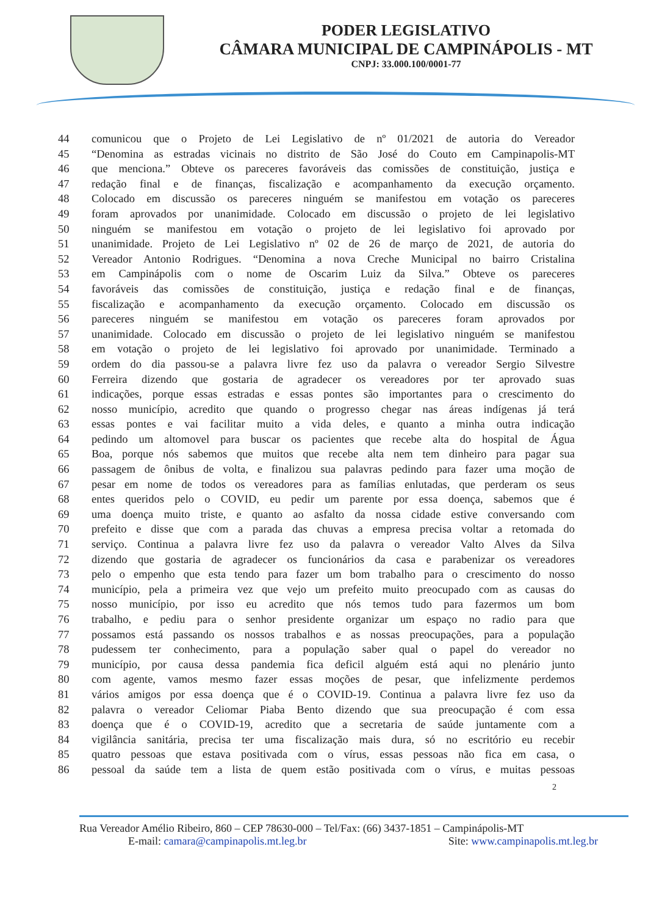PODER LEGISLATIVO
CÂMARA MUNICIPAL DE CAMPINÁPOLIS - MT
CNPJ: 33.000.100/0001-77
44 comunicou que o Projeto de Lei Legislativo de nº 01/2021 de autoria do Vereador
45 “Denomina as estradas vicinais no distrito de São José do Couto em Campinapolis-MT
46 que menciona.” Obteve os pareceres favoráveis das comissões de constituição, justiça e
47 redação final e de finanças, fiscalização e acompanhamento da execução orçamento.
48 Colocado em discussão os pareceres ninguém se manifestou em votação os pareceres
49 foram aprovados por unanimidade. Colocado em discussão o projeto de lei legislativo
50 ninguém se manifestou em votação o projeto de lei legislativo foi aprovado por
51 unanimidade. Projeto de Lei Legislativo nº 02 de 26 de março de 2021, de autoria do
52 Vereador Antonio Rodrigues. “Denomina a nova Creche Municipal no bairro Cristalina
53 em Campinápolis com o nome de Oscarim Luiz da Silva.” Obteve os pareceres
54 favoráveis das comissões de constituição, justiça e redação final e de finanças,
55 fiscalização e acompanhamento da execução orçamento. Colocado em discussão os
56 pareceres ninguém se manifestou em votação os pareceres foram aprovados por
57 unanimidade. Colocado em discussão o projeto de lei legislativo ninguém se manifestou
58 em votação o projeto de lei legislativo foi aprovado por unanimidade. Terminado a
59 ordem do dia passou-se a palavra livre fez uso da palavra o vereador Sergio Silvestre
60 Ferreira dizendo que gostaria de agradecer os vereadores por ter aprovado suas
61 indicações, porque essas estradas e essas pontes são importantes para o crescimento do
62 nosso município, acredito que quando o progresso chegar nas áreas indígenas já terá
63 essas pontes e vai facilitar muito a vida deles, e quanto a minha outra indicação
64 pedindo um altomovel para buscar os pacientes que recebe alta do hospital de Água
65 Boa, porque nós sabemos que muitos que recebe alta nem tem dinheiro para pagar sua
66 passagem de ônibus de volta, e finalizou sua palavras pedindo para fazer uma moção de
67 pesar em nome de todos os vereadores para as famílias enlutadas, que perderam os seus
68 entes queridos pelo o COVID, eu pedir um parente por essa doença, sabemos que é
69 uma doença muito triste, e quanto ao asfalto da nossa cidade estive conversando com
70 prefeito e disse que com a parada das chuvas a empresa precisa voltar a retomada do
71 serviço. Continua a palavra livre fez uso da palavra o vereador Valto Alves da Silva
72 dizendo que gostaria de agradecer os funcionários da casa e parabenizar os vereadores
73 pelo o empenho que esta tendo para fazer um bom trabalho para o crescimento do nosso
74 município, pela a primeira vez que vejo um prefeito muito preocupado com as causas do
75 nosso município, por isso eu acredito que nós temos tudo para fazermos um bom
76 trabalho, e pediu para o senhor presidente organizar um espaço no radio para que
77 possamos está passando os nossos trabalhos e as nossas preocupações, para a população
78 pudessem ter conhecimento, para a população saber qual o papel do vereador no
79 município, por causa dessa pandemia fica deficil alguém está aqui no plenário junto
80 com agente, vamos mesmo fazer essas moções de pesar, que infelizmente perdemos
81 vários amigos por essa doença que é o COVID-19. Continua a palavra livre fez uso da
82 palavra o vereador Celiomar Piaba Bento dizendo que sua preocupação é com essa
83 doença que é o COVID-19, acredito que a secretaria de saúde juntamente com a
84 vigilância sanitária, precisa ter uma fiscalização mais dura, só no escritório eu recebir
85 quatro pessoas que estava positivada com o vírus, essas pessoas não fica em casa, o
86 pessoal da saúde tem a lista de quem estão positivada com o vírus, e muitas pessoas
2
Rua Vereador Amélio Ribeiro, 860 – CEP 78630-000 – Tel/Fax: (66) 3437-1851 – Campinápolis-MT
E-mail: camara@campinapolis.mt.leg.br Site: www.campinapolis.mt.leg.br